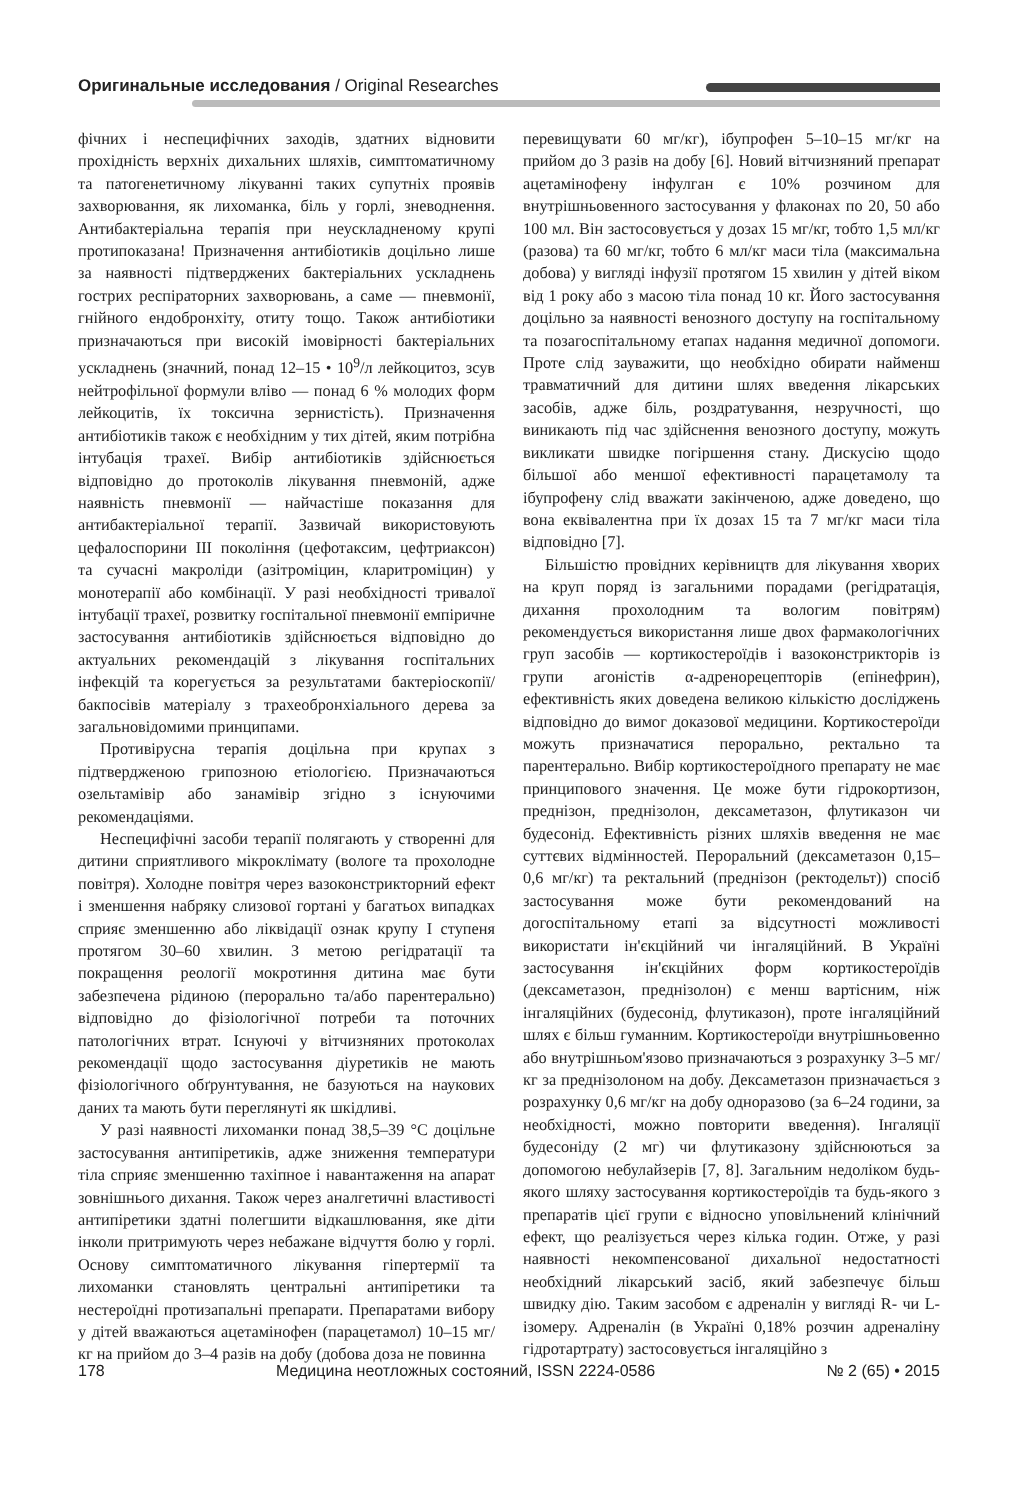Оригинальные исследования / Original Researches
фічних і неспецифічних заходів, здатних відновити прохідність верхніх дихальних шляхів, симптоматичному та патогенетичному лікуванні таких супутніх проявів захворювання, як лихоманка, біль у горлі, зневоднення. Антибактеріальна терапія при неускладненому крупі протипоказана! Призначення антибіотиків доцільно лише за наявності підтверджених бактеріальних ускладнень гострих респіраторних захворювань, а саме — пневмонії, гнійного ендобронхіту, отиту тощо. Також антибіотики призначаються при високій імовірності бактеріальних ускладнень (значний, понад 12–15 • 10<sup>9</sup>/л лейкоцитоз, зсув нейтрофільної формули вліво — понад 6 % молодих форм лейкоцитів, їх токсична зернистість). Призначення антибіотиків також є необхідним у тих дітей, яким потрібна інтубація трахеї. Вибір антибіотиків здійснюється відповідно до протоколів лікування пневмоній, адже наявність пневмонії — найчастіше показання для антибактеріальної терапії. Зазвичай використовують цефалоспорини III покоління (цефотаксим, цефтриаксон) та сучасні макроліди (азітроміцин, кларитроміцин) у монотерапії або комбінації. У разі необхідності тривалої інтубації трахеї, розвитку госпітальної пневмонії емпіричне застосування антибіотиків здійснюється відповідно до актуальних рекомендацій з лікування госпітальних інфекцій та корегується за результатами бактеріоскопії/бакпосівів матеріалу з трахеобронхіального дерева за загальновідомими принципами.
Противірусна терапія доцільна при крупах з підтвердженою грипозною етіологією. Призначаються озельтамівір або занамівір згідно з існуючими рекомендаціями.
Неспецифічні засоби терапії полягають у створенні для дитини сприятливого мікроклімату (вологе та прохолодне повітря). Холодне повітря через вазоконстрикторний ефект і зменшення набряку слизової гортані у багатьох випадках сприяє зменшенню або ліквідації ознак крупу I ступеня протягом 30–60 хвилин. З метою регідратації та покращення реології мокротиння дитина має бути забезпечена рідиною (перорально та/або парентерально) відповідно до фізіологічної потреби та поточних патологічних втрат. Існуючі у вітчизняних протоколах рекомендації щодо застосування діуретиків не мають фізіологічного обґрунтування, не базуються на наукових даних та мають бути переглянуті як шкідливі.
У разі наявності лихоманки понад 38,5–39 °С доцільне застосування антипіретиків, адже зниження температури тіла сприяє зменшенню тахіпное і навантаження на апарат зовнішнього дихання. Також через аналгетичні властивості антипіретики здатні полегшити відкашлювання, яке діти інколи притримують через небажане відчуття болю у горлі. Основу симптоматичного лікування гіпертермії та лихоманки становлять центральні антипіретики та нестероїдні протизапальні препарати. Препаратами вибору у дітей вважаються ацетамінофен (парацетамол) 10–15 мг/кг на прийом до 3–4 разів на добу (добова доза не повинна
перевищувати 60 мг/кг), ібупрофен 5–10–15 мг/кг на прийом до 3 разів на добу [6]. Новий вітчизняний препарат ацетамінофену інфулган є 10% розчином для внутрішньовенного застосування у флаконах по 20, 50 або 100 мл. Він застосовується у дозах 15 мг/кг, тобто 1,5 мл/кг (разова) та 60 мг/кг, тобто 6 мл/кг маси тіла (максимальна добова) у вигляді інфузії протягом 15 хвилин у дітей віком від 1 року або з масою тіла понад 10 кг. Його застосування доцільно за наявності венозного доступу на госпітальному та позагоспітальному етапах надання медичної допомоги. Проте слід зауважити, що необхідно обирати найменш травматичний для дитини шлях введення лікарських засобів, адже біль, роздратування, незручності, що виникають під час здійснення венозного доступу, можуть викликати швидке погіршення стану. Дискусію щодо більшої або меншої ефективності парацетамолу та ібупрофену слід вважати закінченою, адже доведено, що вона еквівалентна при їх дозах 15 та 7 мг/кг маси тіла відповідно [7].
Більшістю провідних керівництв для лікування хворих на круп поряд із загальними порадами (регідратація, дихання прохолодним та вологим повітрям) рекомендується використання лише двох фармакологічних груп засобів — кортикостероїдів і вазоконстрикторів із групи агоністів α-адренорецепторів (епінефрин), ефективність яких доведена великою кількістю досліджень відповідно до вимог доказової медицини. Кортикостероїди можуть призначатися перорально, ректально та парентерально. Вибір кортикостероїдного препарату не має принципового значення. Це може бути гідрокортизон, преднізон, преднізолон, дексаметазон, флутиказон чи будесонід. Ефективність різних шляхів введення не має суттєвих відмінностей. Пероральний (дексаметазон 0,15–0,6 мг/кг) та ректальний (преднізон (ректодельт)) спосіб застосування може бути рекомендований на догоспітальному етапі за відсутності можливості використати ін'єкційний чи інгаляційний. В Україні застосування ін'єкційних форм кортикостероїдів (дексаметазон, преднізолон) є менш вартісним, ніж інгаляційних (будесонід, флутиказон), проте інгаляційний шлях є більш гуманним. Кортикостероїди внутрішньовенно або внутрішньом'язово призначаються з розрахунку 3–5 мг/кг за преднізолоном на добу. Дексаметазон призначається з розрахунку 0,6 мг/кг на добу одноразово (за 6–24 години, за необхідності, можно повторити введення). Інгаляції будесоніду (2 мг) чи флутиказону здійснюються за допомогою небулайзерів [7, 8]. Загальним недоліком будь-якого шляху застосування кортикостероїдів та будь-якого з препаратів цієї групи є відносно уповільнений клінічний ефект, що реалізується через кілька годин. Отже, у разі наявності некомпенсованої дихальної недостатності необхідний лікарський засіб, який забезпечує більш швидку дію. Таким засобом є адреналін у вигляді R- чи L-ізомеру. Адреналін (в Україні 0,18% розчин адреналіну гідротартрату) застосовується інгаляційно з
178 Медицина неотложных состояний, ISSN 2224-0586 № 2 (65) • 2015